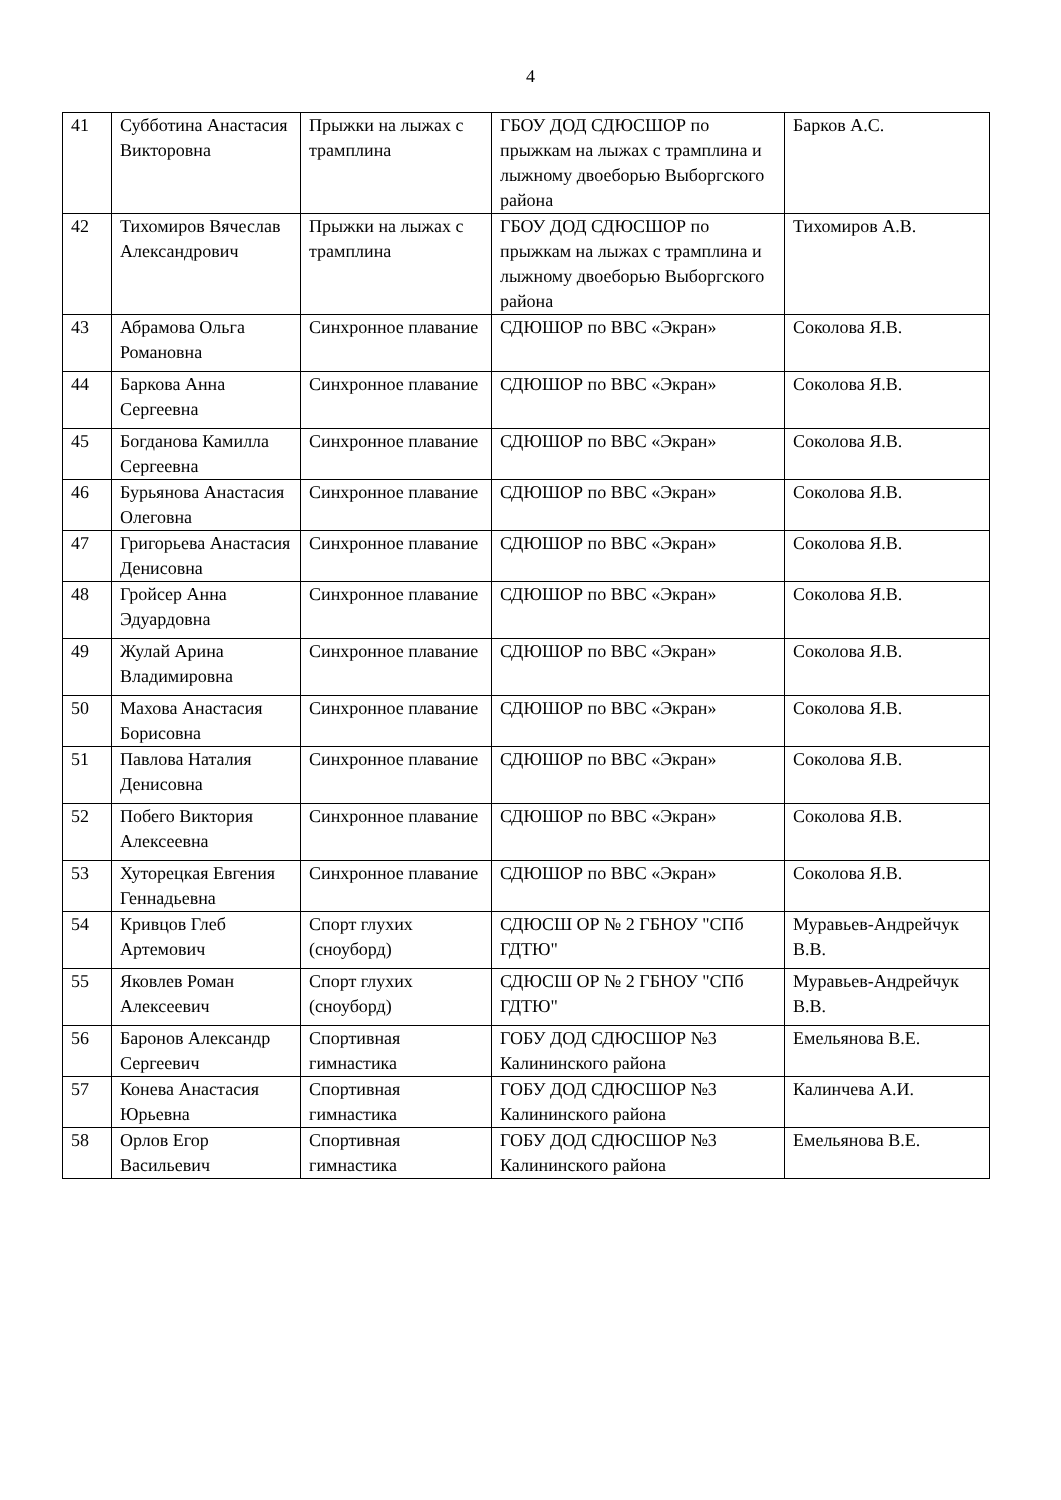4
| 41 | Субботина Анастасия Викторовна | Прыжки на лыжах с трамплина | ГБОУ ДОД СДЮСШОР по прыжкам на лыжах с трамплина и лыжному двоеборью Выборгского района | Барков А.С. |
| 42 | Тихомиров Вячеслав Александрович | Прыжки на лыжах с трамплина | ГБОУ ДОД СДЮСШОР по прыжкам на лыжах с трамплина и лыжному двоеборью Выборгского района | Тихомиров А.В. |
| 43 | Абрамова Ольга Романовна | Синхронное плавание | СДЮШОР по ВВС «Экран» | Соколова Я.В. |
| 44 | Баркова Анна Сергеевна | Синхронное плавание | СДЮШОР по ВВС «Экран» | Соколова Я.В. |
| 45 | Богданова Камилла Сергеевна | Синхронное плавание | СДЮШОР по ВВС «Экран» | Соколова Я.В. |
| 46 | Бурьянова Анастасия Олеговна | Синхронное плавание | СДЮШОР по ВВС «Экран» | Соколова Я.В. |
| 47 | Григорьева Анастасия Денисовна | Синхронное плавание | СДЮШОР по ВВС «Экран» | Соколова Я.В. |
| 48 | Гройсер Анна Эдуардовна | Синхронное плавание | СДЮШОР по ВВС «Экран» | Соколова Я.В. |
| 49 | Жулай Арина Владимировна | Синхронное плавание | СДЮШОР по ВВС «Экран» | Соколова Я.В. |
| 50 | Махова Анастасия Борисовна | Синхронное плавание | СДЮШОР по ВВС «Экран» | Соколова Я.В. |
| 51 | Павлова Наталия Денисовна | Синхронное плавание | СДЮШОР по ВВС «Экран» | Соколова Я.В. |
| 52 | Побего Виктория Алексеевна | Синхронное плавание | СДЮШОР по ВВС «Экран» | Соколова Я.В. |
| 53 | Хуторецкая Евгения Геннадьевна | Синхронное плавание | СДЮШОР по ВВС «Экран» | Соколова Я.В. |
| 54 | Кривцов Глеб Артемович | Спорт глухих (сноуборд) | СДЮСШ ОР № 2 ГБНОУ "СПб ГДТЮ" | Муравьев-Андрейчук В.В. |
| 55 | Яковлев Роман Алексеевич | Спорт глухих (сноуборд) | СДЮСШ ОР № 2 ГБНОУ "СПб ГДТЮ" | Муравьев-Андрейчук В.В. |
| 56 | Баронов Александр Сергеевич | Спортивная гимнастика | ГОБУ ДОД СДЮСШОР №3 Калининского района | Емельянова В.Е. |
| 57 | Конева Анастасия Юрьевна | Спортивная гимнастика | ГОБУ ДОД СДЮСШОР №3 Калининского района | Калинчева А.И. |
| 58 | Орлов Егор Васильевич | Спортивная гимнастика | ГОБУ ДОД СДЮСШОР №3 Калининского района | Емельянова В.Е. |